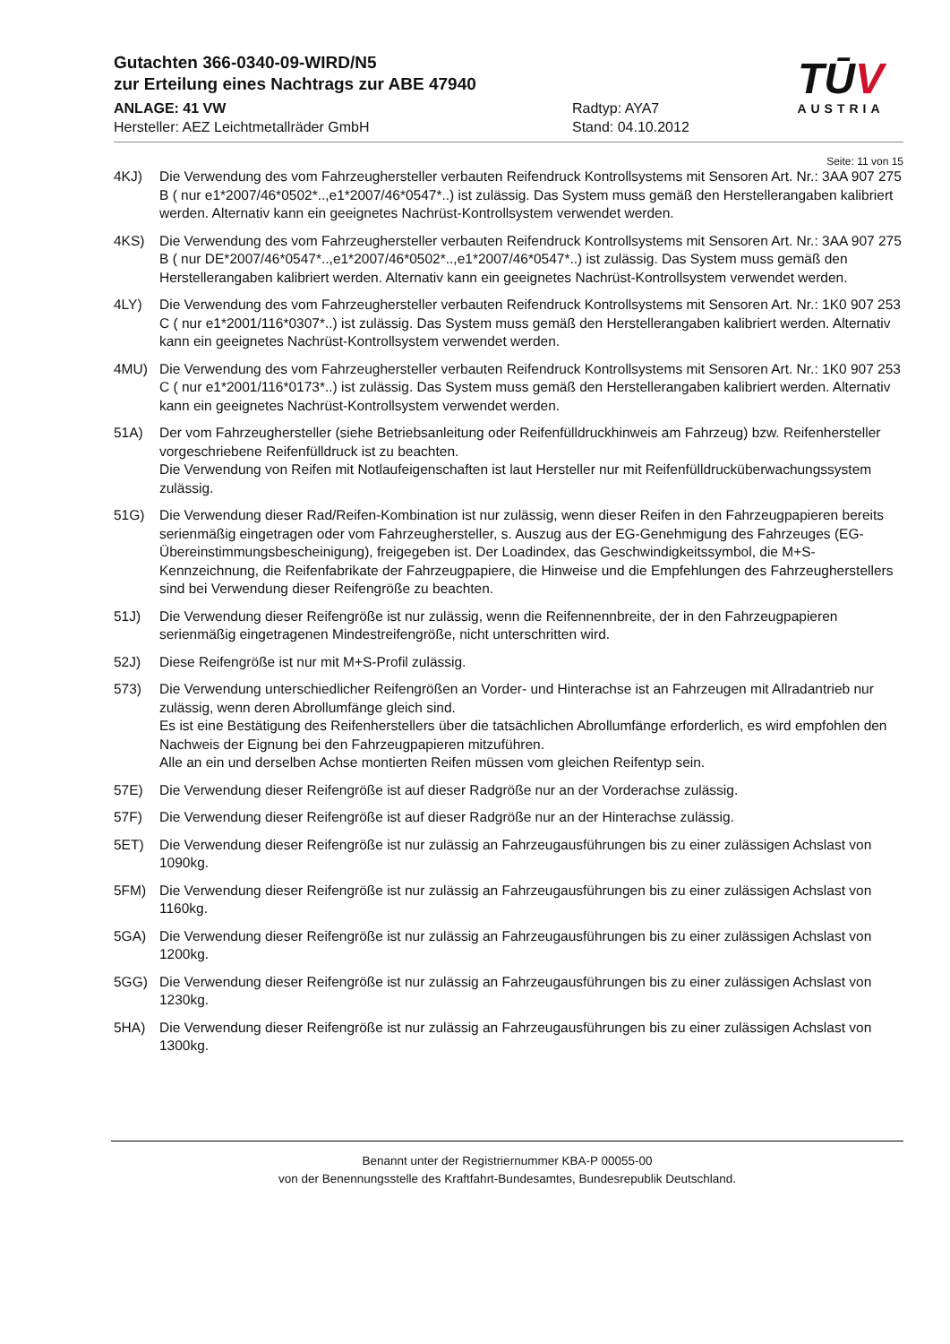Gutachten 366-0340-09-WIRD/N5
zur Erteilung eines Nachtrags zur ABE 47940
ANLAGE: 41 VW
Hersteller: AEZ Leichtmetallräder GmbH
Radtyp: AYA7
Stand: 04.10.2012
TŪV
AUSTRIA
Seite: 11 von 15
4KJ) Die Verwendung des vom Fahrzeughersteller verbauten Reifendruck Kontrollsystems mit Sensoren Art. Nr.: 3AA 907 275 B ( nur e1*2007/46*0502*..,e1*2007/46*0547*..) ist zulässig. Das System muss gemäß den Herstellerangaben kalibriert werden. Alternativ kann ein geeignetes Nachrüst-Kontrollsystem verwendet werden.
4KS) Die Verwendung des vom Fahrzeughersteller verbauten Reifendruck Kontrollsystems mit Sensoren Art. Nr.: 3AA 907 275 B ( nur DE*2007/46*0547*..,e1*2007/46*0502*..,e1*2007/46*0547*..) ist zulässig. Das System muss gemäß den Herstellerangaben kalibriert werden. Alternativ kann ein geeignetes Nachrüst-Kontrollsystem verwendet werden.
4LY) Die Verwendung des vom Fahrzeughersteller verbauten Reifendruck Kontrollsystems mit Sensoren Art. Nr.: 1K0 907 253 C ( nur e1*2001/116*0307*..) ist zulässig. Das System muss gemäß den Herstellerangaben kalibriert werden. Alternativ kann ein geeignetes Nachrüst-Kontrollsystem verwendet werden.
4MU) Die Verwendung des vom Fahrzeughersteller verbauten Reifendruck Kontrollsystems mit Sensoren Art. Nr.: 1K0 907 253 C ( nur e1*2001/116*0173*..) ist zulässig. Das System muss gemäß den Herstellerangaben kalibriert werden. Alternativ kann ein geeignetes Nachrüst-Kontrollsystem verwendet werden.
51A) Der vom Fahrzeughersteller (siehe Betriebsanleitung oder Reifenfülldruckhinweis am Fahrzeug) bzw. Reifenhersteller vorgeschriebene Reifenfülldruck ist zu beachten.
Die Verwendung von Reifen mit Notlaufeigenschaften ist laut Hersteller nur mit Reifenfülldrucküberwachungssystem zulässig.
51G) Die Verwendung dieser Rad/Reifen-Kombination ist nur zulässig, wenn dieser Reifen in den Fahrzeugpapieren bereits serienmäßig eingetragen oder vom Fahrzeughersteller, s. Auszug aus der EG-Genehmigung des Fahrzeuges (EG-Übereinstimmungsbescheinigung), freigegeben ist. Der Loadindex, das Geschwindigkeitssymbol, die M+S-Kennzeichnung, die Reifenfabrikate der Fahrzeugpapiere, die Hinweise und die Empfehlungen des Fahrzeugherstellers sind bei Verwendung dieser Reifengröße zu beachten.
51J) Die Verwendung dieser Reifengröße ist nur zulässig, wenn die Reifennennbreite, der in den Fahrzeugpapieren serienmäßig eingetragenen Mindestreifengröße, nicht unterschritten wird.
52J) Diese Reifengröße ist nur mit M+S-Profil zulässig.
573) Die Verwendung unterschiedlicher Reifengrößen an Vorder- und Hinterachse ist an Fahrzeugen mit Allradantrieb nur zulässig, wenn deren Abrollumfänge gleich sind.
Es ist eine Bestätigung des Reifenherstellers über die tatsächlichen Abrollumfänge erforderlich, es wird empfohlen den Nachweis der Eignung bei den Fahrzeugpapieren mitzuführen.
Alle an ein und derselben Achse montierten Reifen müssen vom gleichen Reifentyp sein.
57E) Die Verwendung dieser Reifengröße ist auf dieser Radgröße nur an der Vorderachse zulässig.
57F) Die Verwendung dieser Reifengröße ist auf dieser Radgröße nur an der Hinterachse zulässig.
5ET) Die Verwendung dieser Reifengröße ist nur zulässig an Fahrzeugausführungen bis zu einer zulässigen Achslast von 1090kg.
5FM) Die Verwendung dieser Reifengröße ist nur zulässig an Fahrzeugausführungen bis zu einer zulässigen Achslast von 1160kg.
5GA) Die Verwendung dieser Reifengröße ist nur zulässig an Fahrzeugausführungen bis zu einer zulässigen Achslast von 1200kg.
5GG) Die Verwendung dieser Reifengröße ist nur zulässig an Fahrzeugausführungen bis zu einer zulässigen Achslast von 1230kg.
5HA) Die Verwendung dieser Reifengröße ist nur zulässig an Fahrzeugausführungen bis zu einer zulässigen Achslast von 1300kg.
Benannt unter der Registriernummer KBA-P 00055-00
von der Benennungsstelle des Kraftfahrt-Bundesamtes, Bundesrepublik Deutschland.